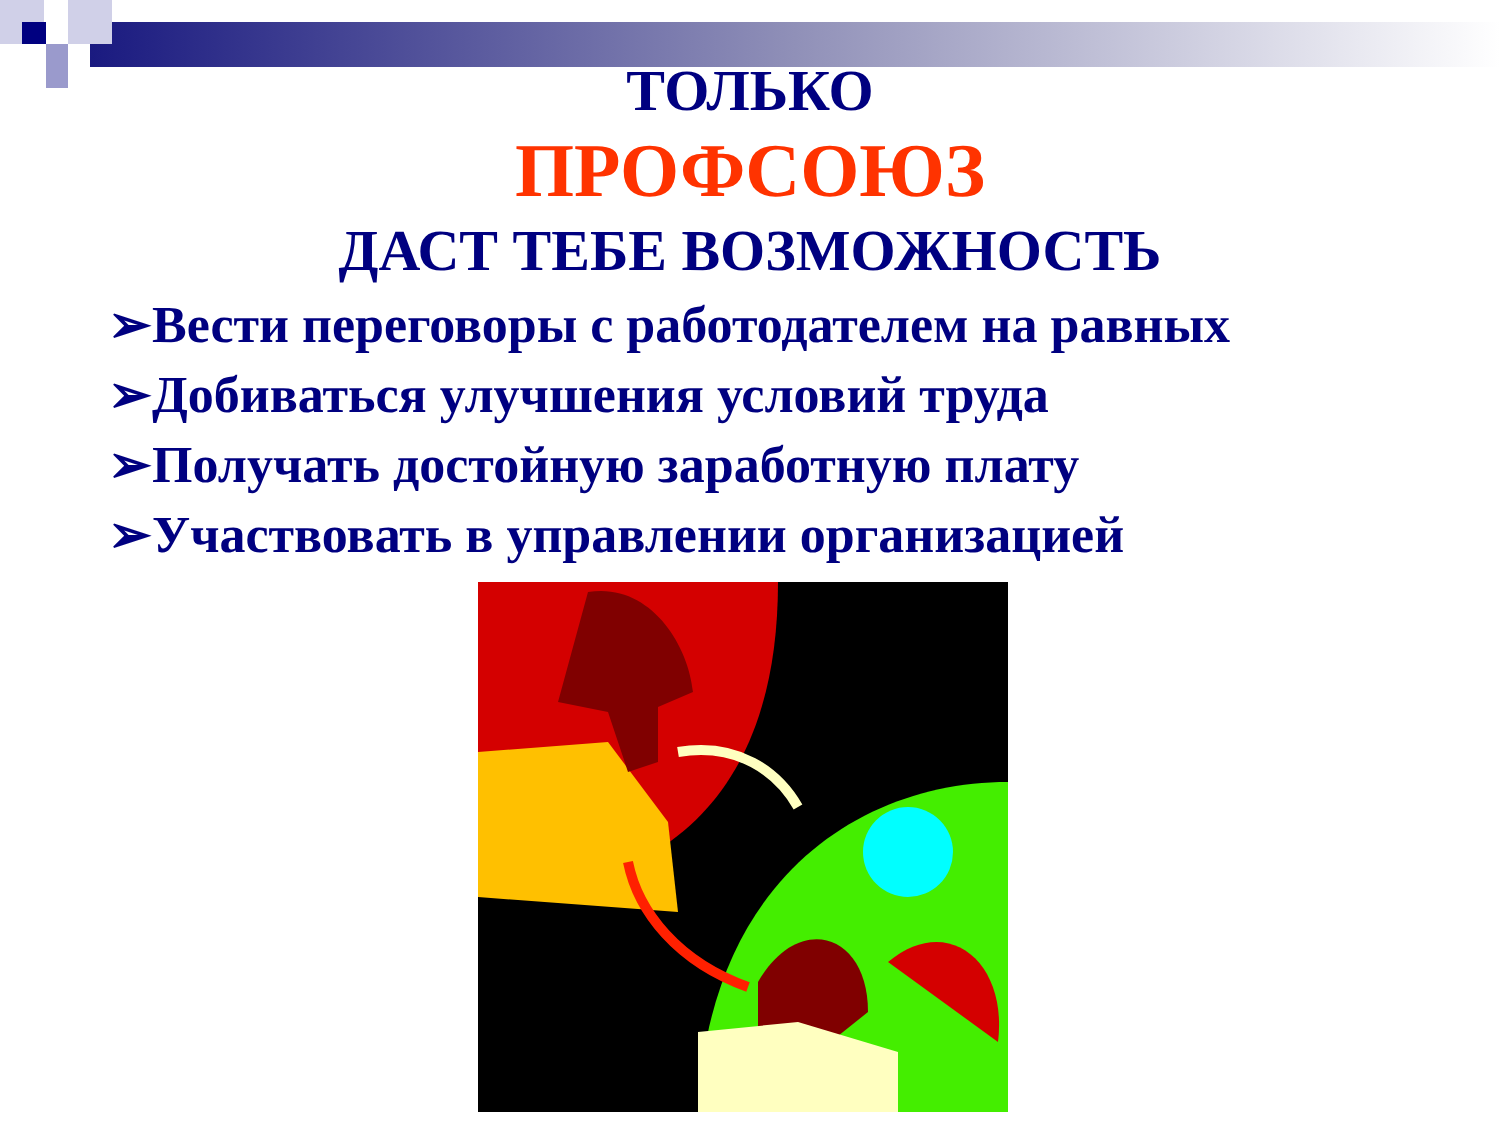ТОЛЬКО
ПРОФСОЮЗ
ДАСТ ТЕБЕ ВОЗМОЖНОСТЬ
➢Вести переговоры с работодателем на равных
➢Добиваться улучшения условий труда
➢Получать достойную заработную плату
➢Участвовать в управлении организацией